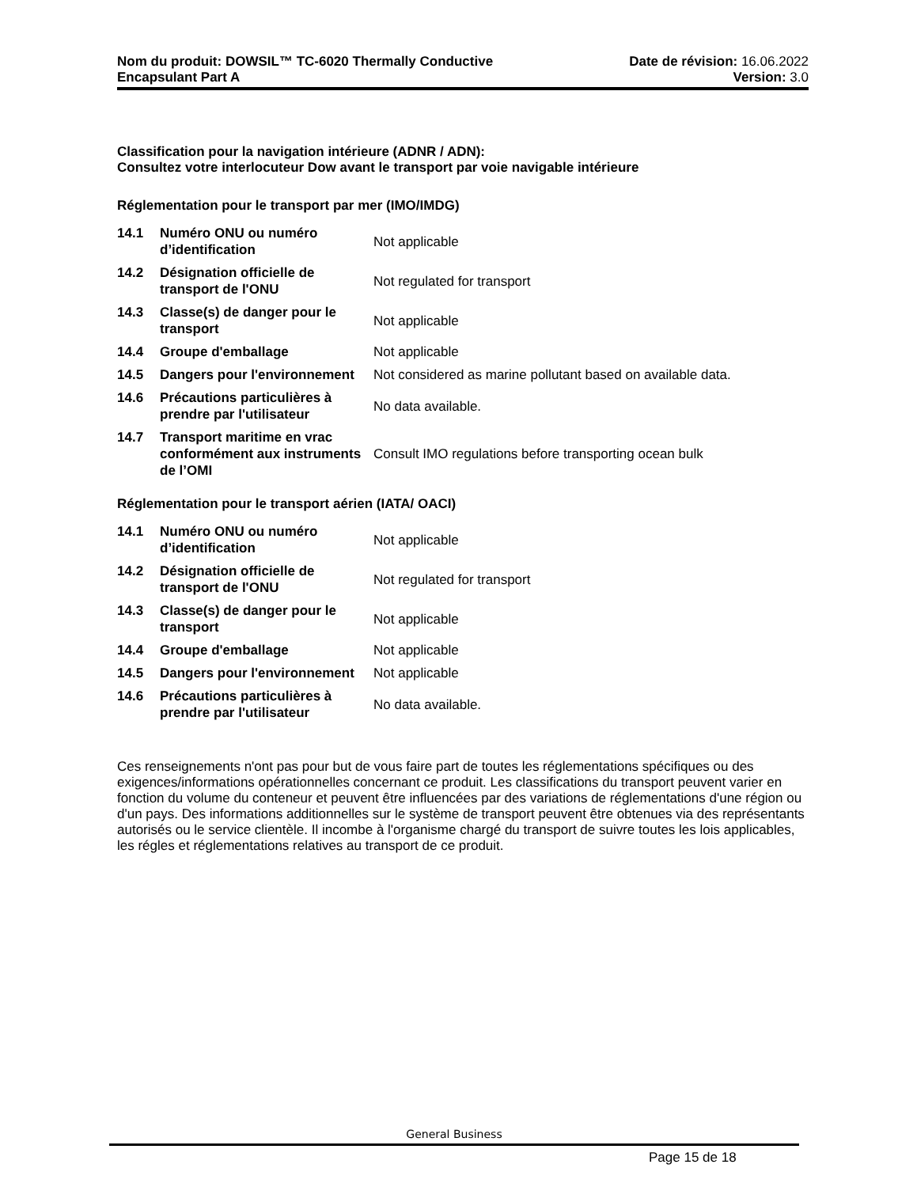Nom du produit: DOWSIL™ TC-6020 Thermally Conductive
Encapsulant Part A
Date de révision: 16.06.2022
Version: 3.0
Classification pour la navigation intérieure (ADNR / ADN):
Consultez votre interlocuteur Dow avant le transport par voie navigable intérieure
Réglementation pour le transport par mer (IMO/IMDG)
| 14.1 | Numéro ONU ou numéro d’identification | Not applicable |
| 14.2 | Désignation officielle de transport de l'ONU | Not regulated for transport |
| 14.3 | Classe(s) de danger pour le transport | Not applicable |
| 14.4 | Groupe d'emballage | Not applicable |
| 14.5 | Dangers pour l'environnement | Not considered as marine pollutant based on available data. |
| 14.6 | Précautions particulières à prendre par l'utilisateur | No data available. |
| 14.7 | Transport maritime en vrac conformément aux instruments de l’OMI | Consult IMO regulations before transporting ocean bulk |
Réglementation pour le transport aérien (IATA/ OACI)
| 14.1 | Numéro ONU ou numéro d’identification | Not applicable |
| 14.2 | Désignation officielle de transport de l'ONU | Not regulated for transport |
| 14.3 | Classe(s) de danger pour le transport | Not applicable |
| 14.4 | Groupe d'emballage | Not applicable |
| 14.5 | Dangers pour l'environnement | Not applicable |
| 14.6 | Précautions particulières à prendre par l'utilisateur | No data available. |
Ces renseignements n'ont pas pour but de vous faire part de toutes les réglementations spécifiques ou des exigences/informations opérationnelles concernant ce produit. Les classifications du transport peuvent varier en fonction du volume du conteneur et peuvent être influencées par des variations de réglementations d'une région ou d'un pays. Des informations additionnelles sur le système de transport peuvent être obtenues via des représentants autorisés ou le service clientèle. Il incombe à l'organisme chargé du transport de suivre toutes les lois applicables, les régles et réglementations relatives au transport de ce produit.
General Business
Page 15 de 18